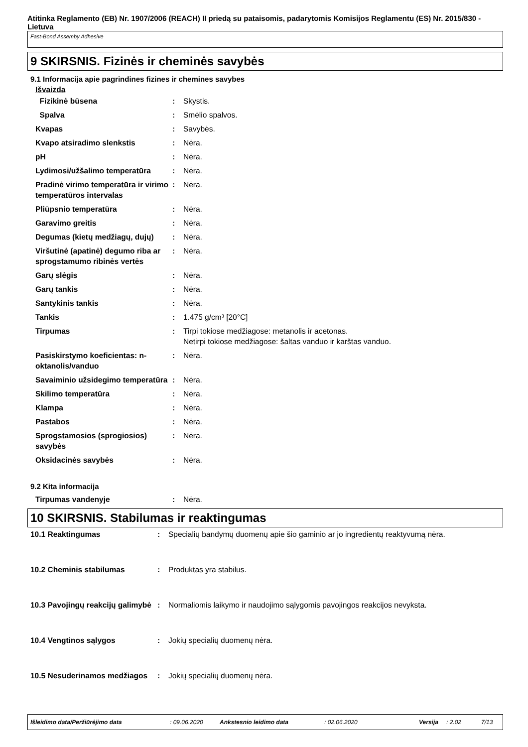Atitinka Reglamento (EB) Nr. 1907/2006 (REACH) II priedą su pataisomis, padarytomis Komisijos Reglamentu (ES) Nr. 2015/830 - Lietuva
Fast-Bond Assemby Adhesive
9 SKIRSNIS. Fizinės ir cheminės savybės
9.1 Informacija apie pagrindines fizines ir chemines savybes
Išvaizda
| Fizikinė būsena | : | Skystis. |
| Spalva | : | Smėlio spalvos. |
| Kvapas | : | Savybės. |
| Kvapo atsiradimo slenkstis | : | Nėra. |
| pH | : | Nėra. |
| Lydimosi/užšalimo temperatūra | : | Nėra. |
| Pradinė virimo temperatūra ir virimo temperatūros intervalas | : | Nėra. |
| Pliūpsnio temperatūra | : | Nėra. |
| Garavimo greitis | : | Nėra. |
| Degumas (kietų medžiagų, dujų) | : | Nėra. |
| Viršutinė (apatinė) degumo riba ar sprogstamumo ribinės vertės | : | Nėra. |
| Garų slėgis | : | Nėra. |
| Garų tankis | : | Nėra. |
| Santykinis tankis | : | Nėra. |
| Tankis | : | 1.475 g/cm³ [20°C] |
| Tirpumas | : | Tirpi tokiose medžiagose: metanolis ir acetonas. Netirpi tokiose medžiagose: šaltas vanduo ir karštas vanduo. |
| Pasiskirstymo koeficientas: n-oktanolis/vanduo | : | Nėra. |
| Savaiminio užsidegimo temperatūra | : | Nėra. |
| Skilimo temperatūra | : | Nėra. |
| Klampa | : | Nėra. |
| Pastabos | : | Nėra. |
| Sprogstamosios (sprogiosios) savybės | : | Nėra. |
| Oksidacinės savybės | : | Nėra. |
9.2 Kita informacija
| Tirpumas vandenyje | : | Nėra. |
10 SKIRSNIS. Stabilumas ir reaktingumas
| 10.1 Reaktingumas | : | Specialių bandymų duomenų apie šio gaminio ar jo ingredientų reaktyvumą nėra. |
| 10.2 Cheminis stabilumas | : | Produktas yra stabilus. |
| 10.3 Pavojingų reakcijų galimybė | : | Normaliomis laikymo ir naudojimo sąlygomis pavojingos reakcijos nevyksta. |
| 10.4 Vengtinos sąlygos | : | Jokių specialių duomenų nėra. |
| 10.5 Nesuderinamos medžiagos | : | Jokių specialių duomenų nėra. |
Išleidimo data/Peržiūrėjimo data: 09.06.2020 Ankstesnio leidimo data: 02.06.2020 Versija: 2.02 7/13